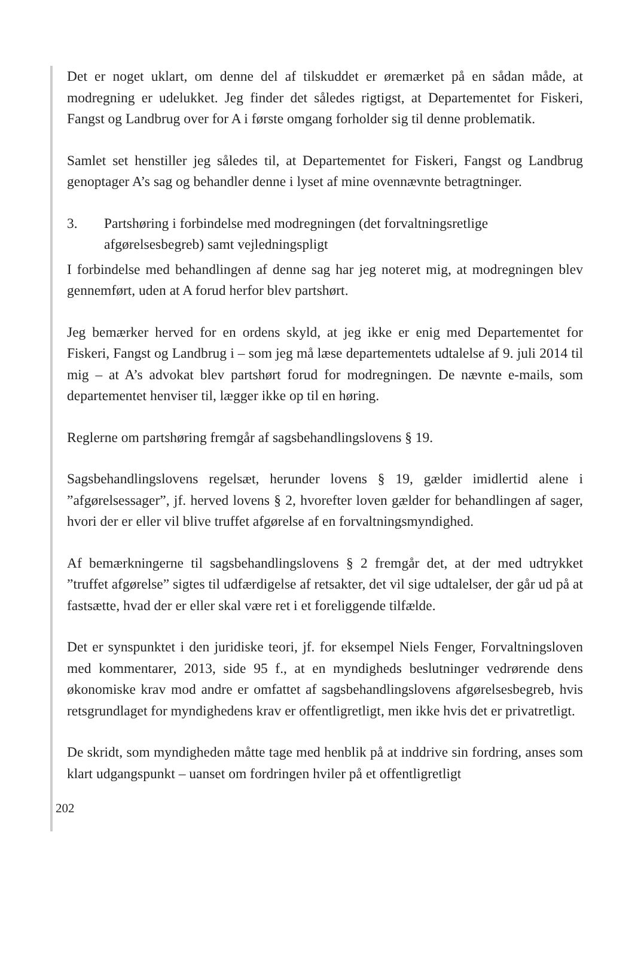Det er noget uklart, om denne del af tilskuddet er øremærket på en sådan måde, at modregning er udelukket. Jeg finder det således rigtigst, at Departementet for Fiskeri, Fangst og Landbrug over for A i første omgang forholder sig til denne problematik.
Samlet set henstiller jeg således til, at Departementet for Fiskeri, Fangst og Landbrug genoptager A’s sag og behandler denne i lyset af mine ovennævnte betragtninger.
3. Partshøring i forbindelse med modregningen (det forvaltningsretlige afgørelsesbegreb) samt vejledningspligt
I forbindelse med behandlingen af denne sag har jeg noteret mig, at modregningen blev gennemført, uden at A forud herfor blev partshørt.
Jeg bemærker herved for en ordens skyld, at jeg ikke er enig med Departementet for Fiskeri, Fangst og Landbrug i – som jeg må læse departementets udtalelse af 9. juli 2014 til mig – at A’s advokat blev partshørt forud for modregningen. De nævnte e-mails, som departementet henviser til, lægger ikke op til en høring.
Reglerne om partshøring fremgår af sagsbehandlingslovens § 19.
Sagsbehandlingslovens regelsæt, herunder lovens § 19, gælder imidlertid alene i ”afgørelsessager”, jf. herved lovens § 2, hvorefter loven gælder for behandlingen af sager, hvori der er eller vil blive truffet afgørelse af en forvaltningsmyndighed.
Af bemærkningerne til sagsbehandlingslovens § 2 fremgår det, at der med udtrykket ”truffet afgørelse” sigtes til udfærdigelse af retsakter, det vil sige udtalelser, der går ud på at fastsætte, hvad der er eller skal være ret i et foreliggende tilfælde.
Det er synspunktet i den juridiske teori, jf. for eksempel Niels Fenger, Forvaltningsloven med kommentarer, 2013, side 95 f., at en myndigheds beslutninger vedrørende dens økonomiske krav mod andre er omfattet af sagsbehandlingslovens afgørelsesbegreb, hvis retsgrundlaget for myndighedens krav er offentligretligt, men ikke hvis det er privatretligt.
De skridt, som myndigheden måtte tage med henblik på at inddrive sin fordring, anses som klart udgangspunkt – uanset om fordringen hviler på et offentligretligt
202